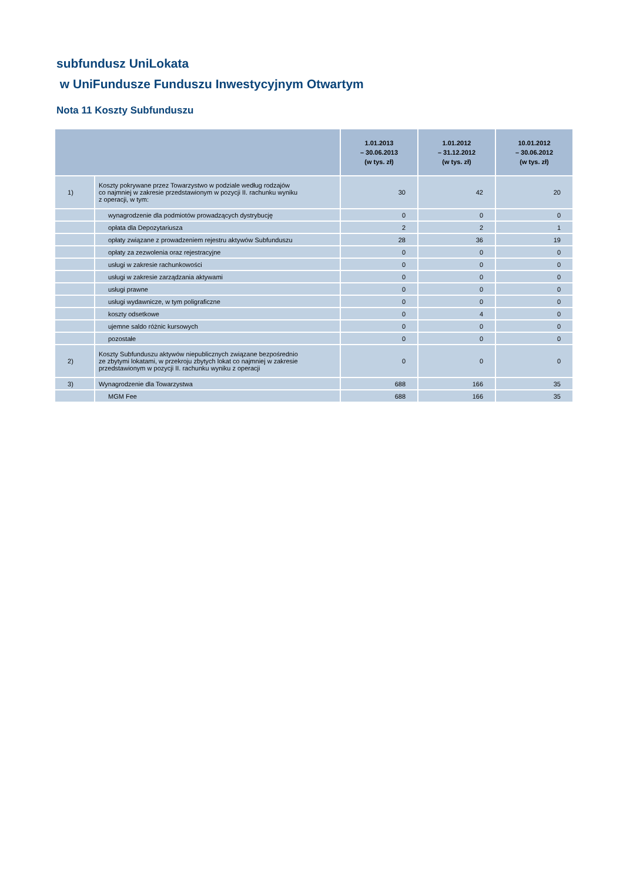subfundusz UniLokata
w UniFundusze Funduszu Inwestycyjnym Otwartym
Nota 11 Koszty Subfunduszu
| | | 1.01.2013 – 30.06.2013 (w tys. zł) | 1.01.2012 – 31.12.2012 (w tys. zł) | 10.01.2012 – 30.06.2012 (w tys. zł) |
| --- | --- | --- | --- | --- |
| 1) | Koszty pokrywane przez Towarzystwo w podziale według rodzajów co najmniej w zakresie przedstawionym w pozycji II. rachunku wyniku z operacji, w tym: | 30 | 42 | 20 |
| | wynagrodzenie dla podmiotów prowadzących dystrybucję | 0 | 0 | 0 |
| | opłata dla Depozytariusza | 2 | 2 | 1 |
| | opłaty związane z prowadzeniem rejestru aktywów Subfunduszu | 28 | 36 | 19 |
| | opłaty za zezwolenia oraz rejestracyjne | 0 | 0 | 0 |
| | usługi w zakresie rachunkowości | 0 | 0 | 0 |
| | usługi w zakresie zarządzania aktywami | 0 | 0 | 0 |
| | usługi prawne | 0 | 0 | 0 |
| | usługi wydawnicze, w tym poligraficzne | 0 | 0 | 0 |
| | koszty odsetkowe | 0 | 4 | 0 |
| | ujemne saldo różnic kursowych | 0 | 0 | 0 |
| | pozostałe | 0 | 0 | 0 |
| 2) | Koszty Subfunduszu aktywów niepublicznych związane bezpośrednio ze zbytymi lokatami, w przekroju zbytych lokat co najmniej w zakresie przedstawionym w pozycji II. rachunku wyniku z operacji | 0 | 0 | 0 |
| 3) | Wynagrodzenie dla Towarzystwa | 688 | 166 | 35 |
| | MGM Fee | 688 | 166 | 35 |